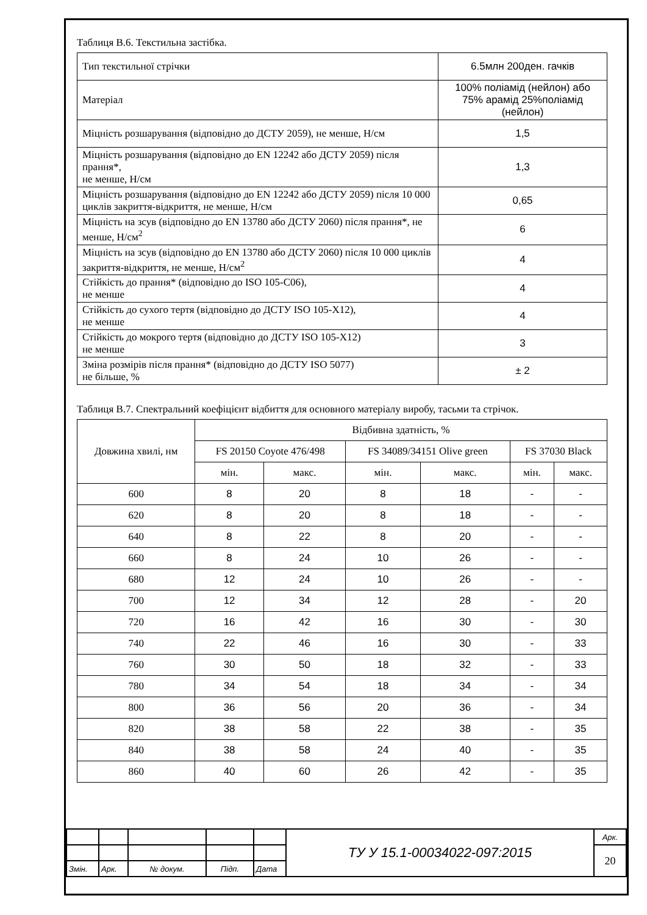Таблиця В.6. Текстильна застібка.
| Тип текстильної стрічки | 6.5млн 200ден. гачків |
| Матеріал | 100% поліамід (нейлон) або 75% арамід 25%поліамід (нейлон) |
| Міцність розшарування (відповідно до ДСТУ 2059), не менше, Н/см | 1,5 |
| Міцність розшарування (відповідно до EN 12242 або ДСТУ 2059) після прання*, не менше, Н/см | 1,3 |
| Міцність розшарування (відповідно до EN 12242 або ДСТУ 2059) після 10 000 циклів закриття-відкриття, не менше, Н/см | 0,65 |
| Міцність на зсув (відповідно до EN 13780 або ДСТУ 2060) після прання*, не менше, Н/см<sup>2</sup> | 6 |
| Міцність на зсув (відповідно до EN 13780 або ДСТУ 2060) після 10 000 циклів закриття-відкриття, не менше, Н/см<sup>2</sup> | 4 |
| Стійкість до прання* (відповідно до ISO 105-C06), не менше | 4 |
| Стійкість до сухого тертя (відповідно до ДСТУ ISO 105-X12), не менше | 4 |
| Стійкість до мокрого тертя (відповідно до ДСТУ ISO 105-X12) не менше | 3 |
| Зміна розмірів після прання* (відповідно до ДСТУ ISO 5077) не більше, % | ± 2 |
Таблиця В.7. Спектральний коефіцієнт відбиття для основного матеріалу виробу, тасьми та стрічок.
| Довжина хвилі, нм | Відбивна здатність, % | | | | | |
| --- | --- | --- | --- | --- | --- | --- |
| | FS 20150 Coyote 476/498 | | FS 34089/34151 Olive green | | FS 37030 Black | |
| | мін. | макс. | мін. | макс. | мін. | макс. |
| 600 | 8 | 20 | 8 | 18 | - | - |
| 620 | 8 | 20 | 8 | 18 | - | - |
| 640 | 8 | 22 | 8 | 20 | - | - |
| 660 | 8 | 24 | 10 | 26 | - | - |
| 680 | 12 | 24 | 10 | 26 | - | - |
| 700 | 12 | 34 | 12 | 28 | - | 20 |
| 720 | 16 | 42 | 16 | 30 | - | 30 |
| 740 | 22 | 46 | 16 | 30 | - | 33 |
| 760 | 30 | 50 | 18 | 32 | - | 33 |
| 780 | 34 | 54 | 18 | 34 | - | 34 |
| 800 | 36 | 56 | 20 | 36 | - | 34 |
| 820 | 38 | 58 | 22 | 38 | - | 35 |
| 840 | 38 | 58 | 24 | 40 | - | 35 |
| 860 | 40 | 60 | 26 | 42 | - | 35 |
| | | | | | ТУ У 15.1-00034022-097:2015 | Арк. |
| | | | | | | 20 |
| Змін. | Арк. | № докум. | Підп. | Дата | | |